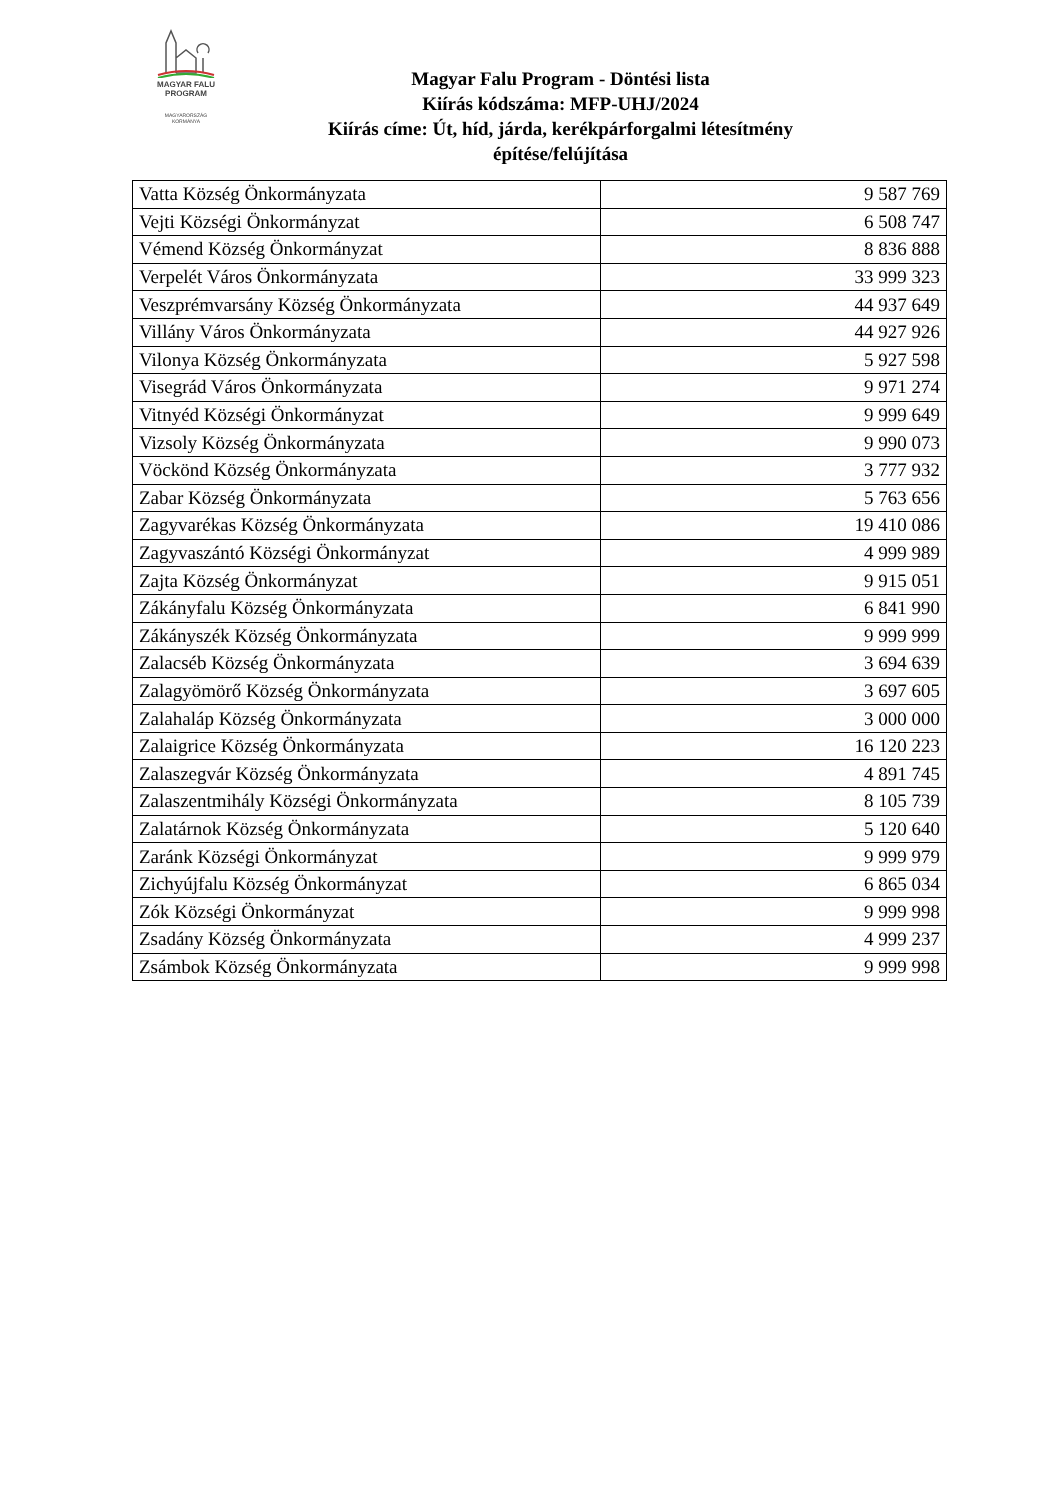MAGYAR FALU
PROGRAM
MAGYARORSZÁG
KORMÁNYA
Magyar Falu Program - Döntési lista
Kiírás kódszáma: MFP-UHJ/2024
Kiírás címe: Út, híd, járda, kerékpárforgalmi létesítmény
építése/felújítása
| Vatta Község Önkormányzata | 9 587 769 |
| Vejti Községi Önkormányzat | 6 508 747 |
| Vémend Község Önkormányzat | 8 836 888 |
| Verpelét Város Önkormányzata | 33 999 323 |
| Veszprémvarsány Község Önkormányzata | 44 937 649 |
| Villány Város Önkormányzata | 44 927 926 |
| Vilonya Község Önkormányzata | 5 927 598 |
| Visegrád Város Önkormányzata | 9 971 274 |
| Vitnyéd Községi Önkormányzat | 9 999 649 |
| Vizsoly Község Önkormányzata | 9 990 073 |
| Vöckönd Község Önkormányzata | 3 777 932 |
| Zabar Község Önkormányzata | 5 763 656 |
| Zagyvarékas Község Önkormányzata | 19 410 086 |
| Zagyvaszántó Községi Önkormányzat | 4 999 989 |
| Zajta Község Önkormányzat | 9 915 051 |
| Zákányfalu Község Önkormányzata | 6 841 990 |
| Zákányszék Község Önkormányzata | 9 999 999 |
| Zalacséb Község Önkormányzata | 3 694 639 |
| Zalagyömörő Község Önkormányzata | 3 697 605 |
| Zalahaláp Község Önkormányzata | 3 000 000 |
| Zalaigrice Község Önkormányzata | 16 120 223 |
| Zalaszegvár Község Önkormányzata | 4 891 745 |
| Zalaszentmihály Községi Önkormányzata | 8 105 739 |
| Zalatárnok Község Önkormányzata | 5 120 640 |
| Zaránk Községi Önkormányzat | 9 999 979 |
| Zichyújfalu Község Önkormányzat | 6 865 034 |
| Zók Községi Önkormányzat | 9 999 998 |
| Zsadány Község Önkormányzata | 4 999 237 |
| Zsámbok Község Önkormányzata | 9 999 998 |